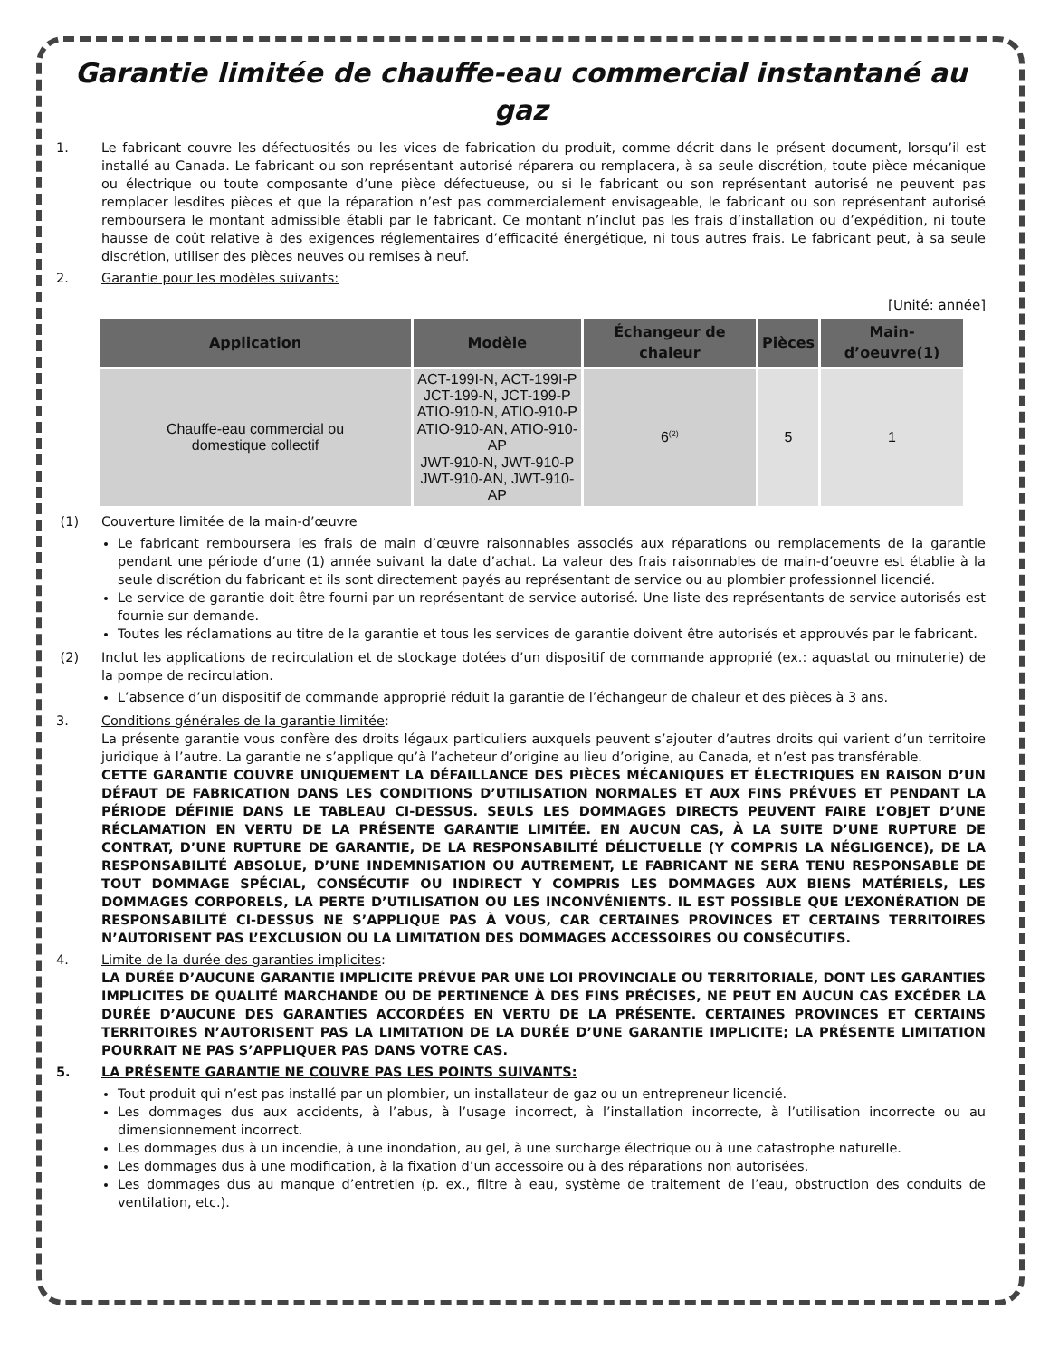Garantie limitée de chauffe-eau commercial instantané au gaz
1. Le fabricant couvre les défectuosités ou les vices de fabrication du produit, comme décrit dans le présent document, lorsqu’il est installé au Canada. Le fabricant ou son représentant autorisé réparera ou remplacera, à sa seule discrétion, toute pièce mécanique ou électrique ou toute composante d’une pièce défectueuse, ou si le fabricant ou son représentant autorisé ne peuvent pas remplacer lesdites pièces et que la réparation n’est pas commercialement envisageable, le fabricant ou son représentant autorisé remboursera le montant admissible établi par le fabricant. Ce montant n’inclut pas les frais d’installation ou d’expédition, ni toute hausse de coût relative à des exigences réglementaires d’efficacité énergétique, ni tous autres frais. Le fabricant peut, à sa seule discrétion, utiliser des pièces neuves ou remises à neuf.
2. Garantie pour les modèles suivants:
[Unité: année]
| Application | Modèle | Échangeur de chaleur | Pièces | Main-d’oeuvre(1) |
| --- | --- | --- | --- | --- |
| Chauffe-eau commercial ou domestique collectif | ACT-199I-N, ACT-199I-P JCT-199-N, JCT-199-P ATIO-910-N, ATIO-910-P ATIO-910-AN, ATIO-910-AP JWT-910-N, JWT-910-P JWT-910-AN, JWT-910-AP | 6<sup>(2)</sup> | 5 | 1 |
(1) Couverture limitée de la main-d’œuvre
Le fabricant remboursera les frais de main d’œuvre raisonnables associés aux réparations ou remplacements de la garantie pendant une période d’une (1) année suivant la date d’achat. La valeur des frais raisonnables de main-d’oeuvre est établie à la seule discrétion du fabricant et ils sont directement payés au représentant de service ou au plombier professionnel licencié.
Le service de garantie doit être fourni par un représentant de service autorisé. Une liste des représentants de service autorisés est fournie sur demande.
Toutes les réclamations au titre de la garantie et tous les services de garantie doivent être autorisés et approuvés par le fabricant.
(2) Inclut les applications de recirculation et de stockage dotées d’un dispositif de commande approprié (ex.: aquastat ou minuterie) de la pompe de recirculation.
L’absence d’un dispositif de commande approprié réduit la garantie de l’échangeur de chaleur et des pièces à 3 ans.
3. Conditions générales de la garantie limitée:
La présente garantie vous confère des droits légaux particuliers auxquels peuvent s’ajouter d’autres droits qui varient d’un territoire juridique à l’autre. La garantie ne s’applique qu’à l’acheteur d’origine au lieu d’origine, au Canada, et n’est pas transférable.
CETTE GARANTIE COUVRE UNIQUEMENT LA DÉFAILLANCE DES PIÈCES MÉCANIQUES ET ÉLECTRIQUES EN RAISON D’UN DÉFAUT DE FABRICATION DANS LES CONDITIONS D’UTILISATION NORMALES ET AUX FINS PRÉVUES ET PENDANT LA PÉRIODE DÉFINIE DANS LE TABLEAU CI-DESSUS. SEULS LES DOMMAGES DIRECTS PEUVENT FAIRE L’OBJET D’UNE RÉCLAMATION EN VERTU DE LA PRÉSENTE GARANTIE LIMITÉE. EN AUCUN CAS, À LA SUITE D’UNE RUPTURE DE CONTRAT, D’UNE RUPTURE DE GARANTIE, DE LA RESPONSABILITÉ DÉLICTUELLE (Y COMPRIS LA NÉGLIGENCE), DE LA RESPONSABILITÉ ABSOLUE, D’UNE INDEMNISATION OU AUTREMENT, LE FABRICANT NE SERA TENU RESPONSABLE DE TOUT DOMMAGE SPÉCIAL, CONSÉCUTIF OU INDIRECT Y COMPRIS LES DOMMAGES AUX BIENS MATÉRIELS, LES DOMMAGES CORPORELS, LA PERTE D’UTILISATION OU LES INCONVÉNIENTS. IL EST POSSIBLE QUE L’EXONÉRATION DE RESPONSABILITÉ CI-DESSUS NE S’APPLIQUE PAS À VOUS, CAR CERTAINES PROVINCES ET CERTAINS TERRITOIRES N’AUTORISENT PAS L’EXCLUSION OU LA LIMITATION DES DOMMAGES ACCESSOIRES OU CONSÉCUTIFS.
4. Limite de la durée des garanties implicites:
LA DURÉE D’AUCUNE GARANTIE IMPLICITE PRÉVUE PAR UNE LOI PROVINCIALE OU TERRITORIALE, DONT LES GARANTIES IMPLICITES DE QUALITÉ MARCHANDE OU DE PERTINENCE À DES FINS PRÉCISES, NE PEUT EN AUCUN CAS EXCÉDER LA DURÉE D’AUCUNE DES GARANTIES ACCORDÉES EN VERTU DE LA PRÉSENTE. CERTAINES PROVINCES ET CERTAINS TERRITOIRES N’AUTORISENT PAS LA LIMITATION DE LA DURÉE D’UNE GARANTIE IMPLICITE; LA PRÉSENTE LIMITATION POURRAIT NE PAS S’APPLIQUER PAS DANS VOTRE CAS.
5. LA PRÉSENTE GARANTIE NE COUVRE PAS LES POINTS SUIVANTS:
Tout produit qui n’est pas installé par un plombier, un installateur de gaz ou un entrepreneur licencié.
Les dommages dus aux accidents, à l’abus, à l’usage incorrect, à l’installation incorrecte, à l’utilisation incorrecte ou au dimensionnement incorrect.
Les dommages dus à un incendie, à une inondation, au gel, à une surcharge électrique ou à une catastrophe naturelle.
Les dommages dus à une modification, à la fixation d’un accessoire ou à des réparations non autorisées.
Les dommages dus au manque d’entretien (p. ex., filtre à eau, système de traitement de l’eau, obstruction des conduits de ventilation, etc.).